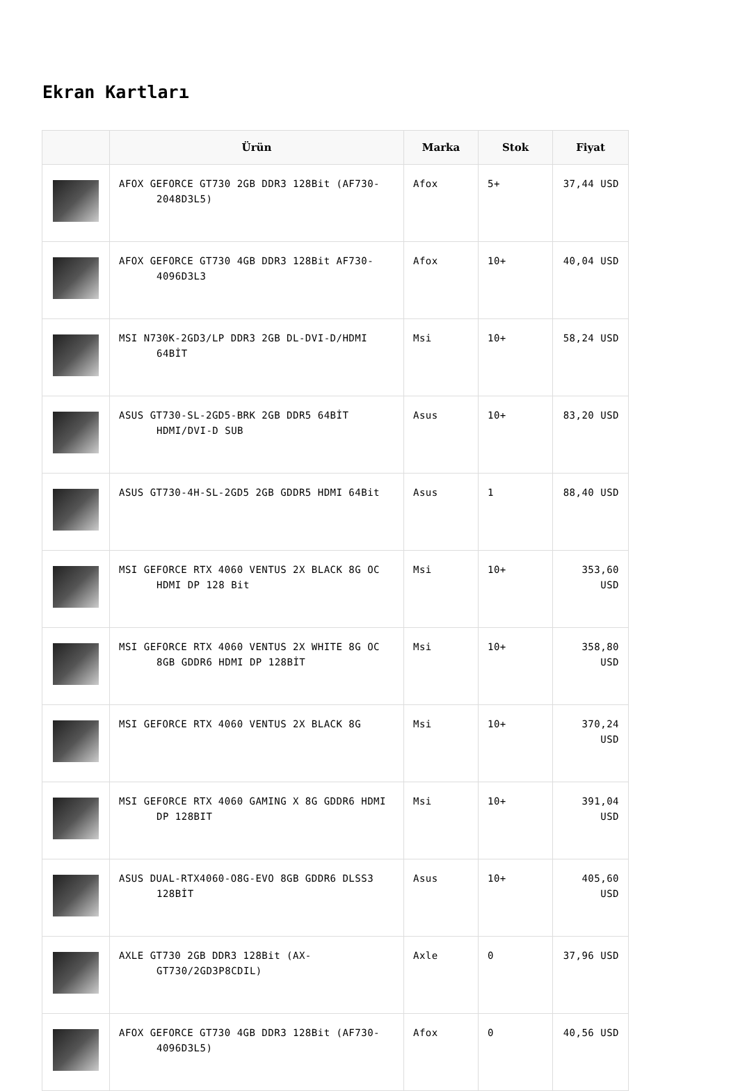Ekran Kartları
| | Ürün | Marka | Stok | Fiyat |
| --- | --- | --- | --- | --- |
| | AFOX GEFORCE GT730 2GB DDR3 128Bit (AF730- 2048D3L5) | Afox | 5+ | 37,44 USD |
| | AFOX GEFORCE GT730 4GB DDR3 128Bit AF730- 4096D3L3 | Afox | 10+ | 40,04 USD |
| | MSI N730K-2GD3/LP DDR3 2GB DL-DVI-D/HDMI 64BİT | Msi | 10+ | 58,24 USD |
| | ASUS GT730-SL-2GD5-BRK 2GB DDR5 64BİT HDMI/DVI-D SUB | Asus | 10+ | 83,20 USD |
| | ASUS GT730-4H-SL-2GD5 2GB GDDR5 HDMI 64Bit | Asus | 1 | 88,40 USD |
| | MSI GEFORCE RTX 4060 VENTUS 2X BLACK 8G OC HDMI DP 128 Bit | Msi | 10+ | 353,60 USD |
| | MSI GEFORCE RTX 4060 VENTUS 2X WHITE 8G OC 8GB GDDR6 HDMI DP 128BİT | Msi | 10+ | 358,80 USD |
| | MSI GEFORCE RTX 4060 VENTUS 2X BLACK 8G | Msi | 10+ | 370,24 USD |
| | MSI GEFORCE RTX 4060 GAMING X 8G GDDR6 HDMI DP 128BIT | Msi | 10+ | 391,04 USD |
| | ASUS DUAL-RTX4060-O8G-EVO 8GB GDDR6 DLSS3 128BİT | Asus | 10+ | 405,60 USD |
| | AXLE GT730 2GB DDR3 128Bit (AX- GT730/2GD3P8CDIL) | Axle | 0 | 37,96 USD |
| | AFOX GEFORCE GT730 4GB DDR3 128Bit (AF730- 4096D3L5) | Afox | 0 | 40,56 USD |